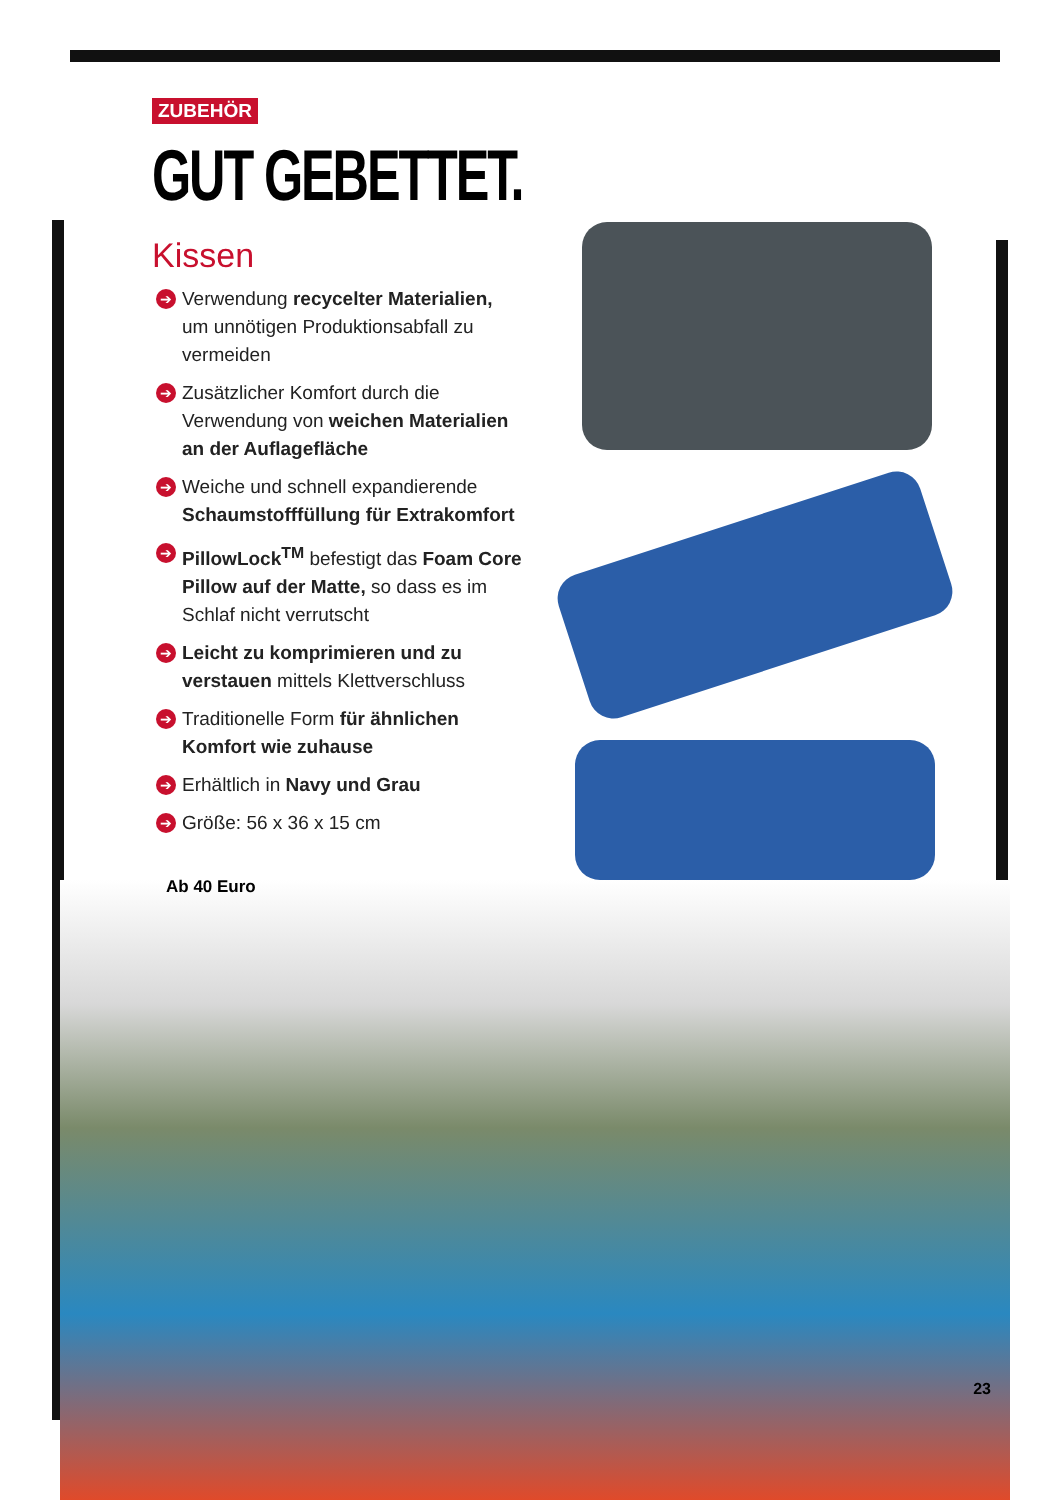ZUBEHÖR
GUT GEBETTET.
Kissen
➔ Verwendung recycelter Materialien, um unnötigen Produktionsabfall zu vermeiden
➔ Zusätzlicher Komfort durch die Verwendung von weichen Materialien an der Auflage­fläche
➔ Weiche und schnell expandierende Schaumstofffüllung für Extrakomfort
➔ PillowLock<sup>TM</sup> befestigt das Foam Core Pillow auf der Matte, so dass es im Schlaf nicht verrutscht
➔ Leicht zu komprimieren und zu verstauen mittels Klettverschluss
➔ Traditionelle Form für ähnlichen Komfort wie zuhause
➔ Erhältlich in Navy und Grau
➔ Größe: 56 x 36 x 15 cm
Ab 40 Euro
23